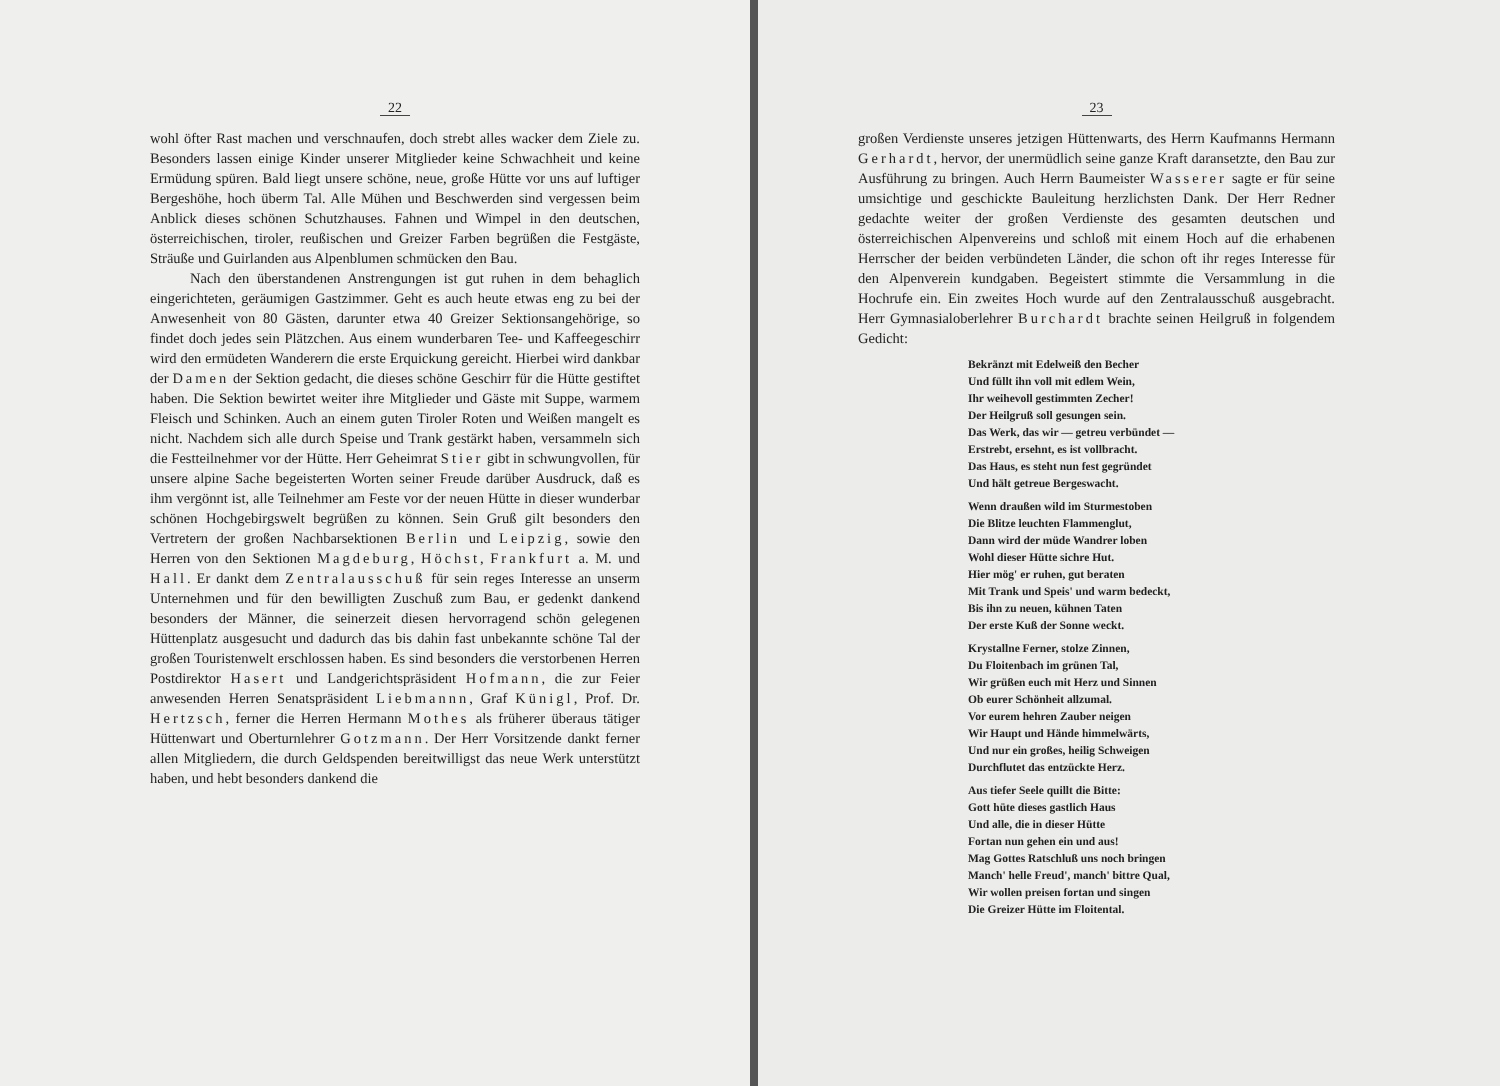22
wohl öfter Rast machen und verschnaufen, doch strebt alles wacker dem Ziele zu. Besonders lassen einige Kinder unserer Mitglieder keine Schwachheit und keine Ermüdung spüren. Bald liegt unsere schöne, neue, große Hütte vor uns auf luftiger Bergeshöhe, hoch überm Tal. Alle Mühen und Beschwerden sind vergessen beim Anblick dieses schönen Schutzhauses. Fahnen und Wimpel in den deutschen, österreichischen, tiroler, reußischen und Greizer Farben begrüßen die Festgäste, Sträuße und Guirlanden aus Alpenblumen schmücken den Bau.
Nach den überstandenen Anstrengungen ist gut ruhen in dem behaglich eingerichteten, geräumigen Gastzimmer. Geht es auch heute etwas eng zu bei der Anwesenheit von 80 Gästen, darunter etwa 40 Greizer Sektionsangehörige, so findet doch jedes sein Plätzchen. Aus einem wunderbaren Tee- und Kaffeegeschirr wird den ermüdeten Wanderern die erste Erquickung gereicht. Hierbei wird dankbar der Damen der Sektion gedacht, die dieses schöne Geschirr für die Hütte gestiftet haben. Die Sektion bewirtet weiter ihre Mitglieder und Gäste mit Suppe, warmem Fleisch und Schinken. Auch an einem guten Tiroler Roten und Weißen mangelt es nicht. Nachdem sich alle durch Speise und Trank gestärkt haben, versammeln sich die Festteilnehmer vor der Hütte. Herr Geheimrat Stier gibt in schwungvollen, für unsere alpine Sache begeisterten Worten seiner Freude darüber Ausdruck, daß es ihm vergönnt ist, alle Teilnehmer am Feste vor der neuen Hütte in dieser wunderbar schönen Hochgebirgswelt begrüßen zu können. Sein Gruß gilt besonders den Vertretern der großen Nachbarsektionen Berlin und Leipzig, sowie den Herren von den Sektionen Magdeburg, Höchst, Frankfurt a. M. und Hall. Er dankt dem Zentralausschuß für sein reges Interesse an unserm Unternehmen und für den bewilligten Zuschuß zum Bau, er gedenkt dankend besonders der Männer, die seinerzeit diesen hervorragend schön gelegenen Hüttenplatz ausgesucht und dadurch das bis dahin fast unbekannte schöne Tal der großen Touristenwelt erschlossen haben. Es sind besonders die verstorbenen Herren Postdirektor Hasert und Landgerichtspräsident Hofmann, die zur Feier anwesenden Herren Senatspräsident Liebmannn, Graf Künigl, Prof. Dr. Hertzsch, ferner die Herren Hermann Mothes als früherer überaus tätiger Hüttenwart und Oberturnlehrer Gotzmann. Der Herr Vorsitzende dankt ferner allen Mitgliedern, die durch Geldspenden bereitwilligst das neue Werk unterstützt haben, und hebt besonders dankend die
23
großen Verdienste unseres jetzigen Hüttenwarts, des Herrn Kaufmanns Hermann Gerhardt, hervor, der unermüdlich seine ganze Kraft daransetzte, den Bau zur Ausführung zu bringen. Auch Herrn Baumeister Wasserer sagte er für seine umsichtige und geschickte Bauleitung herzlichsten Dank. Der Herr Redner gedachte weiter der großen Verdienste des gesamten deutschen und österreichischen Alpenvereins und schloß mit einem Hoch auf die erhabenen Herrscher der beiden verbündeten Länder, die schon oft ihr reges Interesse für den Alpenverein kundgaben. Begeistert stimmte die Versammlung in die Hochrufe ein. Ein zweites Hoch wurde auf den Zentralausschuß ausgebracht. Herr Gymnasialoberlehrer Burchardt brachte seinen Heilgruß in folgendem Gedicht:
Bekränzt mit Edelweiß den Becher
Und füllt ihn voll mit edlem Wein,
Ihr weihevoll gestimmten Zecher!
Der Heilgruß soll gesungen sein.
Das Werk, das wir — getreu verbündet —
Erstrebt, ersehnt, es ist vollbracht.
Das Haus, es steht nun fest gegründet
Und hält getreue Bergeswacht.
Wenn draußen wild im Sturmestoben
Die Blitze leuchten Flammenglut,
Dann wird der müde Wandrer loben
Wohl dieser Hütte sichre Hut.
Hier mög' er ruhen, gut beraten
Mit Trank und Speis' und warm bedeckt,
Bis ihn zu neuen, kühnen Taten
Der erste Kuß der Sonne weckt.
Krystallne Ferner, stolze Zinnen,
Du Floitenbach im grünen Tal,
Wir grüßen euch mit Herz und Sinnen
Ob eurer Schönheit allzumal.
Vor eurem hehren Zauber neigen
Wir Haupt und Hände himmelwärts,
Und nur ein großes, heilig Schweigen
Durchflutet das entzückte Herz.
Aus tiefer Seele quillt die Bitte:
Gott hüte dieses gastlich Haus
Und alle, die in dieser Hütte
Fortan nun gehen ein und aus!
Mag Gottes Ratschluß uns noch bringen
Manch' helle Freud', manch' bittre Qual,
Wir wollen preisen fortan und singen
Die Greizer Hütte im Floitental.